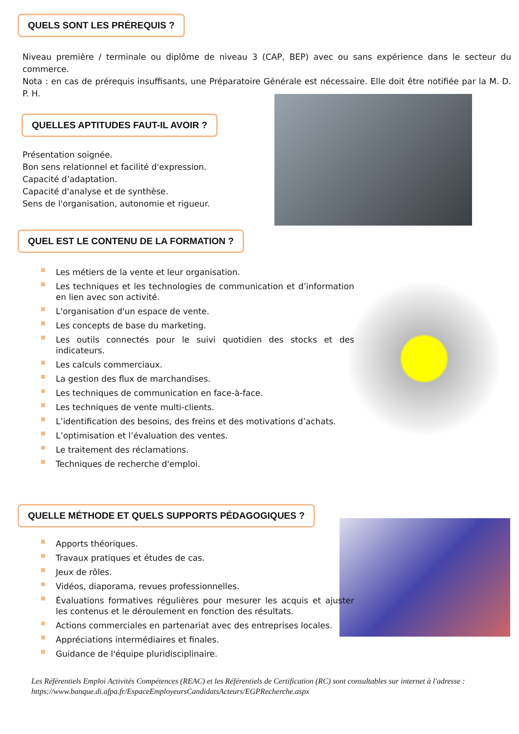QUELS SONT LES PRÉREQUIS ?
Niveau première / terminale ou diplôme de niveau 3 (CAP, BEP) avec ou sans expérience dans le secteur du commerce.
Nota : en cas de prérequis insuffisants, une Préparatoire Générale est nécessaire. Elle doit être notifiée par la M. D. P. H.
QUELLES APTITUDES FAUT-IL AVOIR ?
Présentation soignée.
Bon sens relationnel et facilité d'expression.
Capacité d’adaptation.
Capacité d'analyse et de synthèse.
Sens de l'organisation, autonomie et rigueur.
QUEL EST LE CONTENU DE LA FORMATION ?
Les métiers de la vente et leur organisation.
Les techniques et les technologies de communication et d’information en lien avec son activité.
L'organisation d'un espace de vente.
Les concepts de base du marketing.
Les outils connectés pour le suivi quotidien des stocks et des indicateurs.
Les calculs commerciaux.
La gestion des flux de marchandises.
Les techniques de communication en face-à-face.
Les techniques de vente multi-clients.
L’identification des besoins, des freins et des motivations d’achats.
L’optimisation et l’évaluation des ventes.
Le traitement des réclamations.
Techniques de recherche d'emploi.
QUELLE MÉTHODE ET QUELS SUPPORTS PÉDAGOGIQUES ?
Apports théoriques.
Travaux pratiques et études de cas.
Jeux de rôles.
Vidéos, diaporama, revues professionnelles.
Évaluations formatives régulières pour mesurer les acquis et ajuster les contenus et le déroulement en fonction des résultats.
Actions commerciales en partenariat avec des entreprises locales.
Appréciations intermédiaires et finales.
Guidance de l'équipe pluridisciplinaire.
Les Référentiels Emploi Activités Compétences (REAC) et les Référentiels de Certification (RC) sont consultables sur internet à l'adresse : https://www.banque.di.afpa.fr/EspaceEmployeursCandidatsActeurs/EGPRecherche.aspx